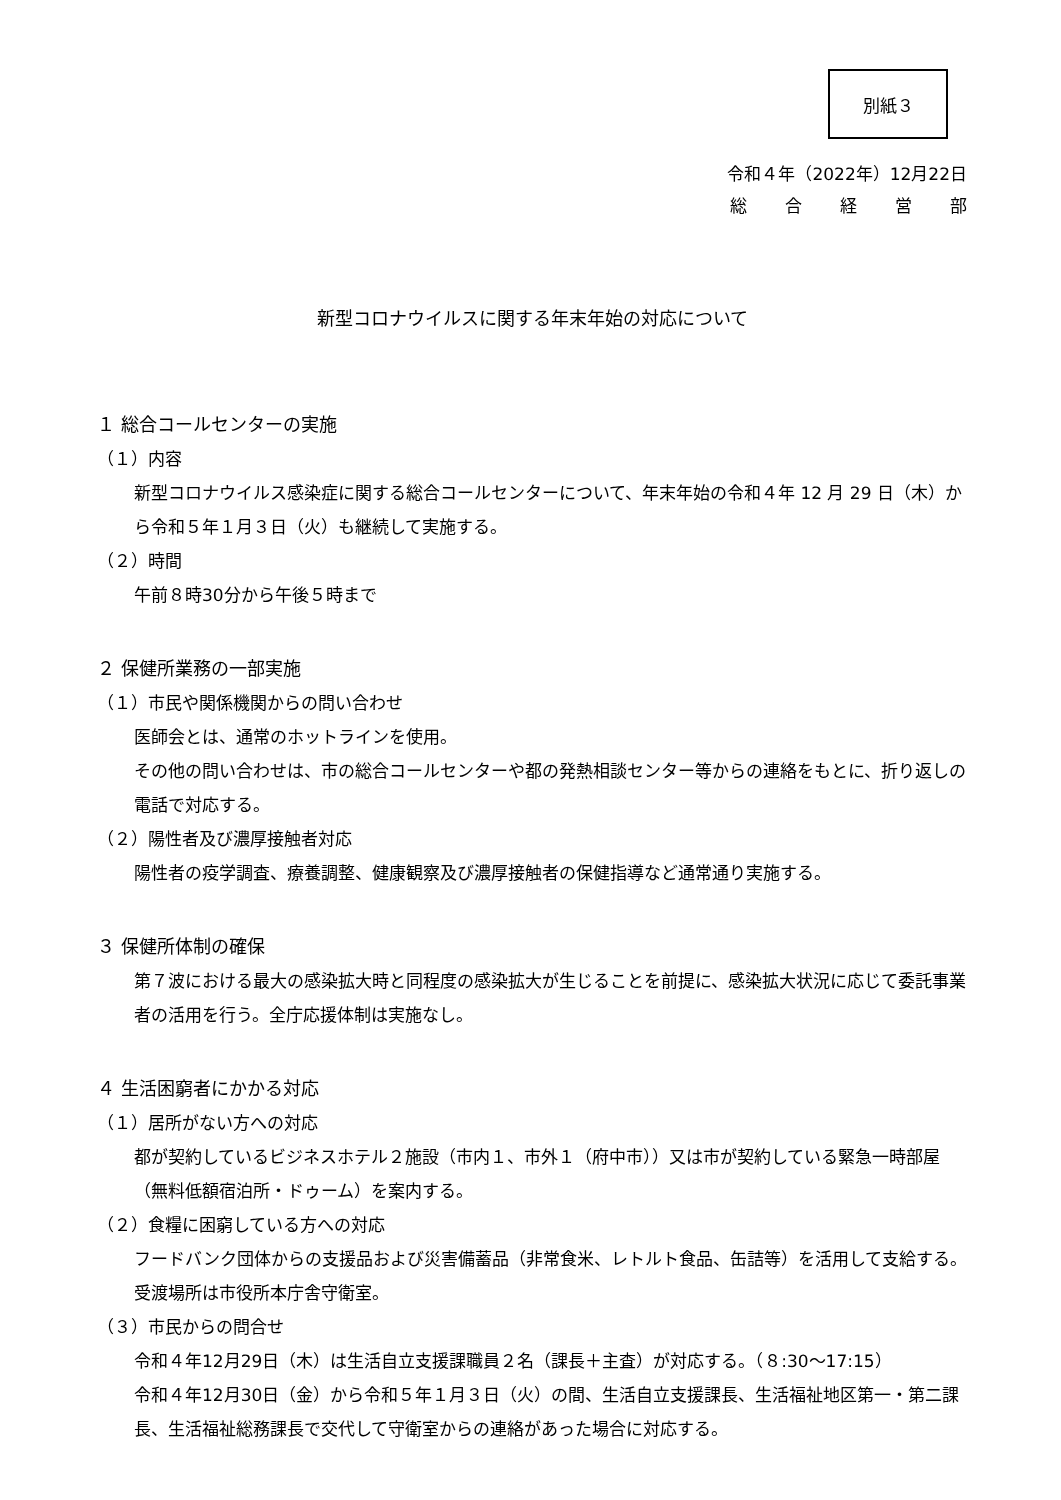別紙３
令和４年（2022年）12月22日
総合経営部
新型コロナウイルスに関する年末年始の対応について
１ 総合コールセンターの実施
（１）内容
新型コロナウイルス感染症に関する総合コールセンターについて、年末年始の令和４年 12 月 29 日（木）から令和５年１月３日（火）も継続して実施する。
（２）時間
午前８時30分から午後５時まで
２ 保健所業務の一部実施
（１）市民や関係機関からの問い合わせ
医師会とは、通常のホットラインを使用。
その他の問い合わせは、市の総合コールセンターや都の発熱相談センター等からの連絡をもとに、折り返しの電話で対応する。
（２）陽性者及び濃厚接触者対応
陽性者の疫学調査、療養調整、健康観察及び濃厚接触者の保健指導など通常通り実施する。
３ 保健所体制の確保
第７波における最大の感染拡大時と同程度の感染拡大が生じることを前提に、感染拡大状況に応じて委託事業者の活用を行う。全庁応援体制は実施なし。
４ 生活困窮者にかかる対応
（１）居所がない方への対応
都が契約しているビジネスホテル２施設（市内１、市外１（府中市））又は市が契約している緊急一時部屋（無料低額宿泊所・ドゥーム）を案内する。
（２）食糧に困窮している方への対応
フードバンク団体からの支援品および災害備蓄品（非常食米、レトルト食品、缶詰等）を活用して支給する。受渡場所は市役所本庁舎守衛室。
（３）市民からの問合せ
令和４年12月29日（木）は生活自立支援課職員２名（課長＋主査）が対応する。（８:30～17:15）
令和４年12月30日（金）から令和５年１月３日（火）の間、生活自立支援課長、生活福祉地区第一・第二課長、生活福祉総務課長で交代して守衛室からの連絡があった場合に対応する。